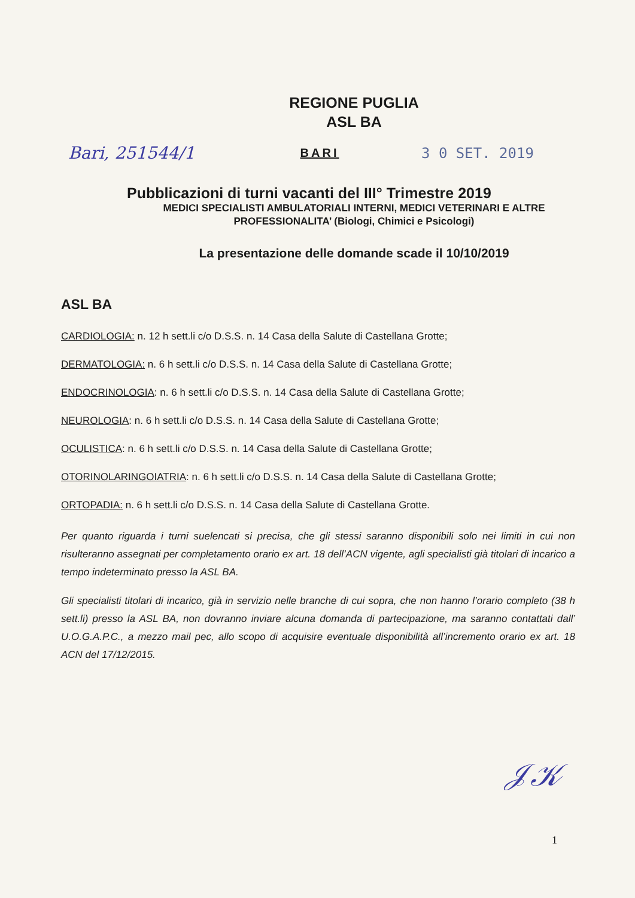REGIONE PUGLIA
ASL BA
Bari, 251544/1
BARI
3 0 SET. 2019
Pubblicazioni di turni vacanti del III° Trimestre 2019
MEDICI SPECIALISTI AMBULATORIALI INTERNI, MEDICI VETERINARI E ALTRE PROFESSIONALITA’ (Biologi, Chimici e Psicologi)
La presentazione delle domande scade il 10/10/2019
ASL BA
CARDIOLOGIA: n. 12 h sett.li c/o D.S.S. n. 14 Casa della Salute di Castellana Grotte;
DERMATOLOGIA: n. 6 h sett.li c/o D.S.S. n. 14 Casa della Salute di Castellana Grotte;
ENDOCRINOLOGIA: n. 6 h sett.li c/o D.S.S. n. 14 Casa della Salute di Castellana Grotte;
NEUROLOGIA: n. 6 h sett.li c/o D.S.S. n. 14 Casa della Salute di Castellana Grotte;
OCULISTICA: n. 6 h sett.li c/o D.S.S. n. 14 Casa della Salute di Castellana Grotte;
OTORINOLARINGOIATRIA: n. 6 h sett.li c/o D.S.S. n. 14 Casa della Salute di Castellana Grotte;
ORTOPADIA: n. 6 h sett.li c/o D.S.S. n. 14 Casa della Salute di Castellana Grotte.
Per quanto riguarda i turni suelencati si precisa, che gli stessi saranno disponibili solo nei limiti in cui non risulteranno assegnati per completamento orario ex art. 18 dell’ACN vigente, agli specialisti già titolari di incarico a tempo indeterminato presso la ASL BA.
Gli specialisti titolari di incarico, già in servizio nelle branche di cui sopra, che non hanno l’orario completo (38 h sett.li) presso la ASL BA, non dovranno inviare alcuna domanda di partecipazione, ma saranno contattati dall’ U.O.G.A.P.C., a mezzo mail pec, allo scopo di acquisire eventuale disponibilità all’incremento orario ex art. 18 ACN del 17/12/2015.
𝒥𝒦
1